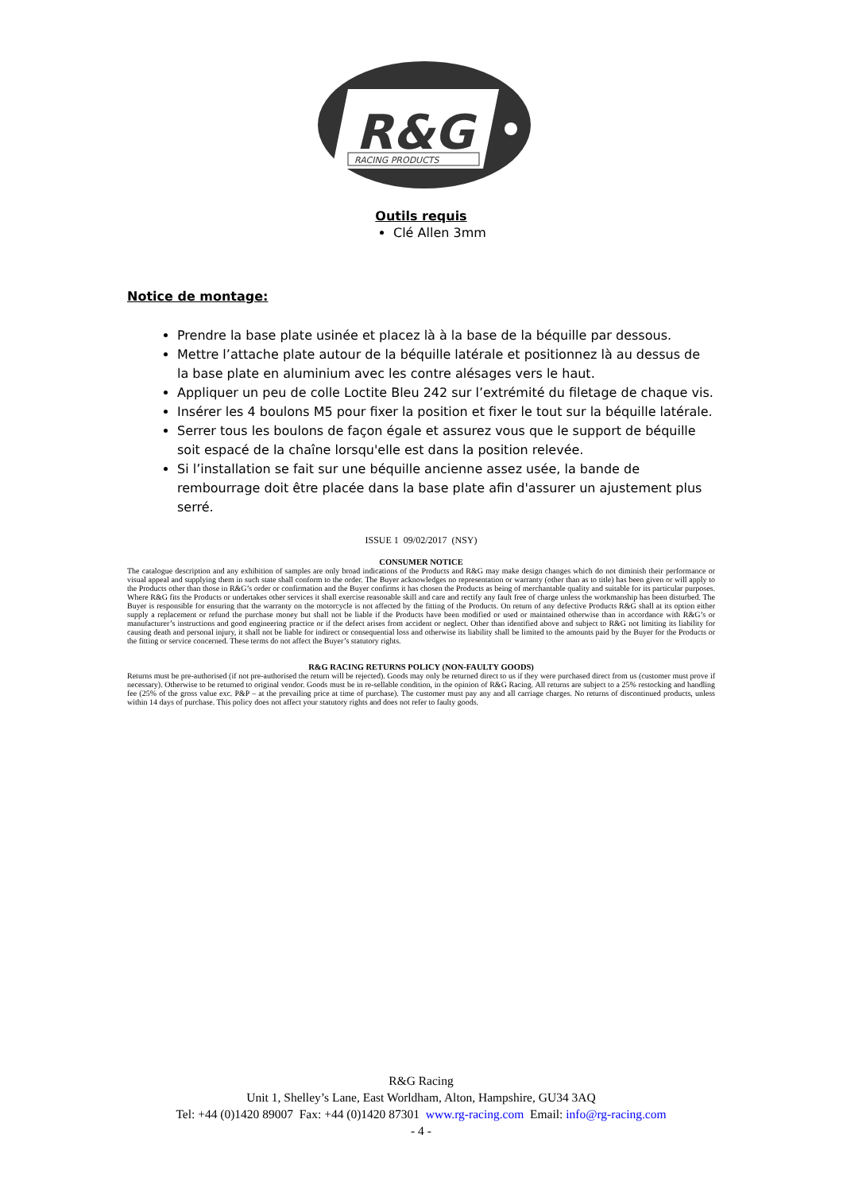R&G
RACING PRODUCTS
Outils requis
Clé Allen 3mm
Notice de montage:
Prendre la base plate usinée et placez là à la base de la béquille par dessous.
Mettre l’attache plate autour de la béquille latérale et positionnez là au dessus de la base plate en aluminium avec les contre alésages vers le haut.
Appliquer un peu de colle Loctite Bleu 242 sur l’extrémité du filetage de chaque vis.
Insérer les 4 boulons M5 pour fixer la position et fixer le tout sur la béquille latérale.
Serrer tous les boulons de façon égale et assurez vous que le support de béquille soit espacé de la chaîne lorsqu'elle est dans la position relevée.
Si l’installation se fait sur une béquille ancienne assez usée, la bande de rembourrage doit être placée dans la base plate afin d'assurer un ajustement plus serré.
ISSUE 1 09/02/2017 (NSY)
CONSUMER NOTICE
The catalogue description and any exhibition of samples are only broad indications of the Products and R&G may make design changes which do not diminish their performance or visual appeal and supplying them in such state shall conform to the order. The Buyer acknowledges no representation or warranty (other than as to title) has been given or will apply to the Products other than those in R&G’s order or confirmation and the Buyer confirms it has chosen the Products as being of merchantable quality and suitable for its particular purposes. Where R&G fits the Products or undertakes other services it shall exercise reasonable skill and care and rectify any fault free of charge unless the workmanship has been disturbed. The Buyer is responsible for ensuring that the warranty on the motorcycle is not affected by the fitting of the Products. On return of any defective Products R&G shall at its option either supply a replacement or refund the purchase money but shall not be liable if the Products have been modified or used or maintained otherwise than in accordance with R&G’s or manufacturer’s instructions and good engineering practice or if the defect arises from accident or neglect. Other than identified above and subject to R&G not limiting its liability for causing death and personal injury, it shall not be liable for indirect or consequential loss and otherwise its liability shall be limited to the amounts paid by the Buyer for the Products or the fitting or service concerned. These terms do not affect the Buyer’s statutory rights.
R&G RACING RETURNS POLICY (NON-FAULTY GOODS)
Returns must be pre-authorised (if not pre-authorised the return will be rejected). Goods may only be returned direct to us if they were purchased direct from us (customer must prove if necessary). Otherwise to be returned to original vendor. Goods must be in re-sellable condition, in the opinion of R&G Racing. All returns are subject to a 25% restocking and handling fee (25% of the gross value exc. P&P – at the prevailing price at time of purchase). The customer must pay any and all carriage charges. No returns of discontinued products, unless within 14 days of purchase. This policy does not affect your statutory rights and does not refer to faulty goods.
R&G Racing
Unit 1, Shelley’s Lane, East Worldham, Alton, Hampshire, GU34 3AQ
Tel: +44 (0)1420 89007 Fax: +44 (0)1420 87301 www.rg-racing.com Email: info@rg-racing.com
- 4 -